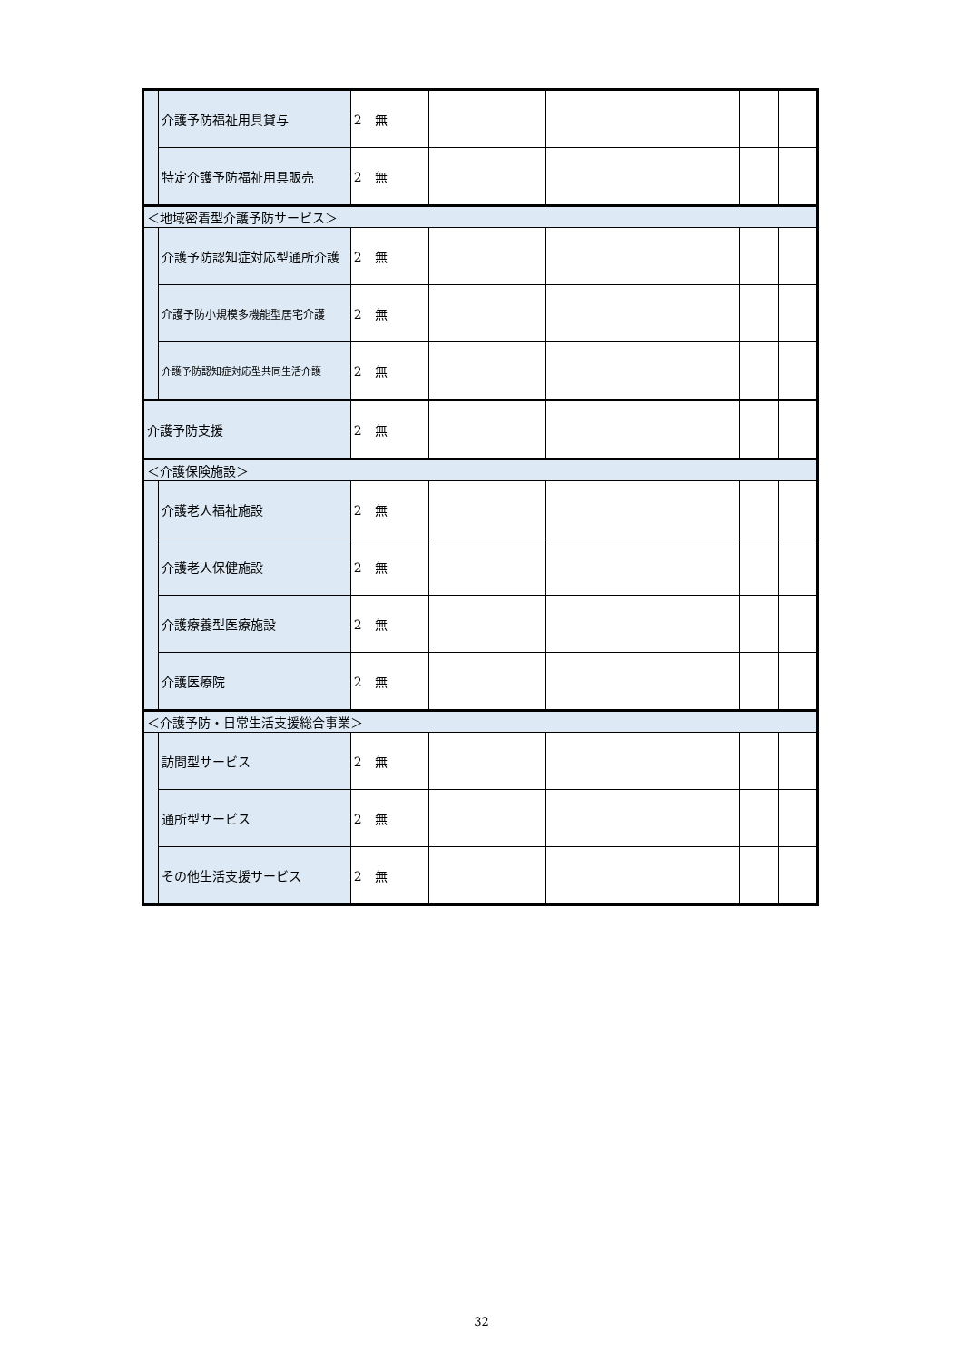| | 介護予防福祉用具貸与 | 2 無 | | | | |
| | 特定介護予防福祉用具販売 | 2 無 | | | | |
| ＜地域密着型介護予防サービス＞ | | | | | | |
| | 介護予防認知症対応型通所介護 | 2 無 | | | | |
| | 介護予防小規模多機能型居宅介護 | 2 無 | | | | |
| | 介護予防認知症対応型共同生活介護 | 2 無 | | | | |
| 介護予防支援 | | 2 無 | | | | |
| ＜介護保険施設＞ | | | | | | |
| | 介護老人福祉施設 | 2 無 | | | | |
| | 介護老人保健施設 | 2 無 | | | | |
| | 介護療養型医療施設 | 2 無 | | | | |
| | 介護医療院 | 2 無 | | | | |
| ＜介護予防・日常生活支援総合事業＞ | | | | | | |
| | 訪問型サービス | 2 無 | | | | |
| | 通所型サービス | 2 無 | | | | |
| | その他生活支援サービス | 2 無 | | | | |
32